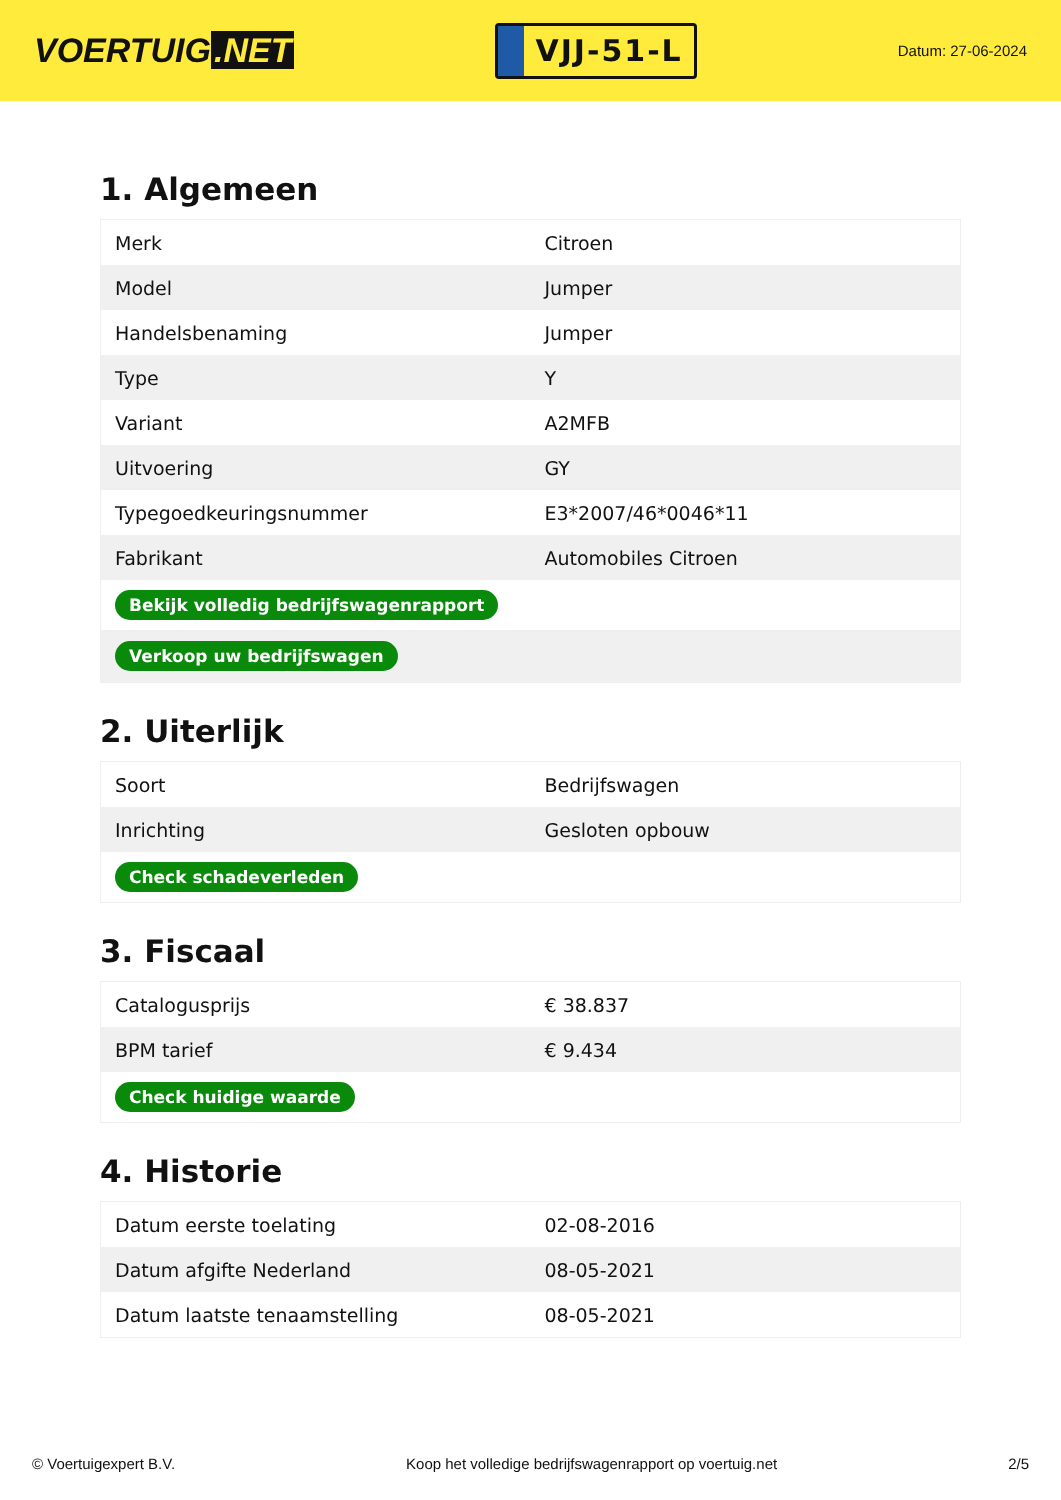VOERTUIG.NET
VJJ-51-L
Datum: 27-06-2024
1. Algemeen
| Merk | Citroen |
| Model | Jumper |
| Handelsbenaming | Jumper |
| Type | Y |
| Variant | A2MFB |
| Uitvoering | GY |
| Typegoedkeuringsnummer | E3*2007/46*0046*11 |
| Fabrikant | Automobiles Citroen |
| Bekijk volledig bedrijfswagenrapport | |
| Verkoop uw bedrijfswagen | |
2. Uiterlijk
| Soort | Bedrijfswagen |
| Inrichting | Gesloten opbouw |
| Check schadeverleden | |
3. Fiscaal
| Catalogusprijs | € 38.837 |
| BPM tarief | € 9.434 |
| Check huidige waarde | |
4. Historie
| Datum eerste toelating | 02-08-2016 |
| Datum afgifte Nederland | 08-05-2021 |
| Datum laatste tenaamstelling | 08-05-2021 |
© Voertuigexpert B.V. Koop het volledige bedrijfswagenrapport op voertuig.net 2/5